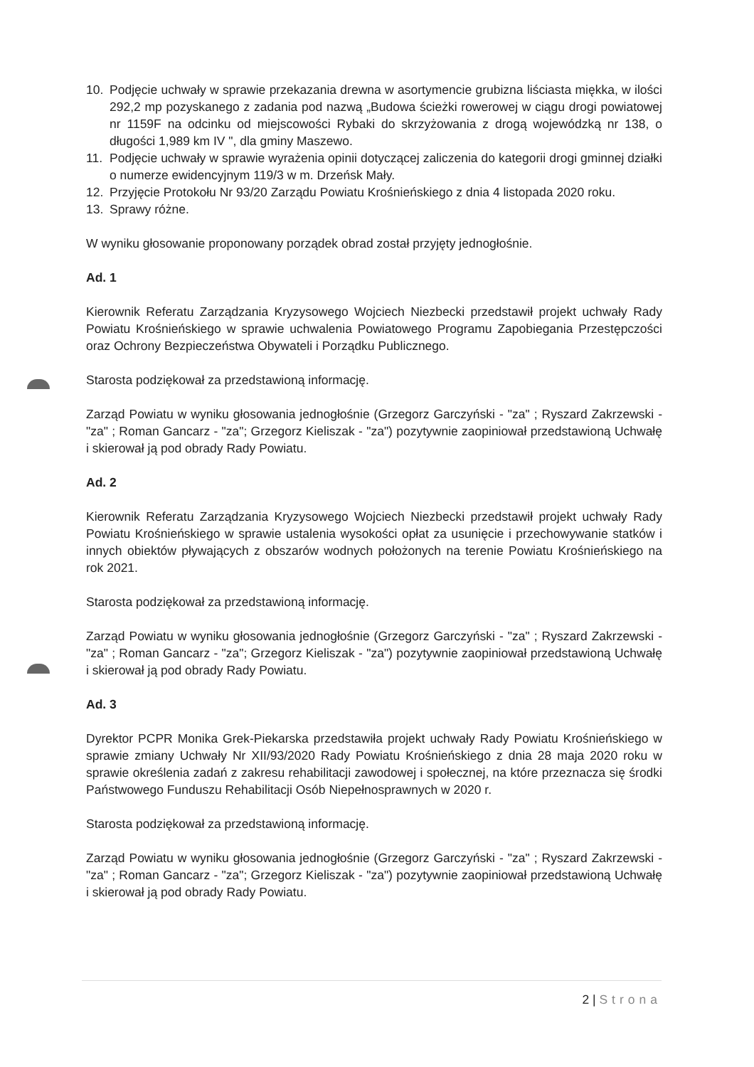10. Podjęcie uchwały w sprawie przekazania drewna w asortymencie grubizna liściasta miękka, w ilości 292,2 mp pozyskanego z zadania pod nazwą „Budowa ścieżki rowerowej w ciągu drogi powiatowej nr 1159F na odcinku od miejscowości Rybaki do skrzyżowania z drogą wojewódzką nr 138, o długości 1,989 km IV ", dla gminy Maszewo.
11. Podjęcie uchwały w sprawie wyrażenia opinii dotyczącej zaliczenia do kategorii drogi gminnej działki o numerze ewidencyjnym 119/3 w m. Drzeńsk Mały.
12. Przyjęcie Protokołu Nr 93/20 Zarządu Powiatu Krośnieńskiego z dnia 4 listopada 2020 roku.
13. Sprawy różne.
W wyniku głosowanie proponowany porządek obrad został przyjęty jednogłośnie.
Ad. 1
Kierownik Referatu Zarządzania Kryzysowego Wojciech Niezbecki przedstawił projekt uchwały Rady Powiatu Krośnieńskiego w sprawie uchwalenia Powiatowego Programu Zapobiegania Przestępczości oraz Ochrony Bezpieczeństwa Obywateli i Porządku Publicznego.
Starosta podziękował za przedstawioną informację.
Zarząd Powiatu w wyniku głosowania jednogłośnie (Grzegorz Garczyński - "za" ; Ryszard Zakrzewski - "za" ; Roman Gancarz - "za"; Grzegorz Kieliszak - "za") pozytywnie zaopiniował przedstawioną Uchwałę i skierował ją pod obrady Rady Powiatu.
Ad. 2
Kierownik Referatu Zarządzania Kryzysowego Wojciech Niezbecki przedstawił projekt uchwały Rady Powiatu Krośnieńskiego w sprawie ustalenia wysokości opłat za usunięcie i przechowywanie statków i innych obiektów pływających z obszarów wodnych położonych na terenie Powiatu Krośnieńskiego na rok 2021.
Starosta podziękował za przedstawioną informację.
Zarząd Powiatu w wyniku głosowania jednogłośnie (Grzegorz Garczyński - "za" ; Ryszard Zakrzewski - "za" ; Roman Gancarz - "za"; Grzegorz Kieliszak - "za") pozytywnie zaopiniował przedstawioną Uchwałę i skierował ją pod obrady Rady Powiatu.
Ad. 3
Dyrektor PCPR Monika Grek-Piekarska przedstawiła projekt uchwały Rady Powiatu Krośnieńskiego w sprawie zmiany Uchwały Nr XII/93/2020 Rady Powiatu Krośnieńskiego z dnia 28 maja 2020 roku w sprawie określenia zadań z zakresu rehabilitacji zawodowej i społecznej, na które przeznacza się środki Państwowego Funduszu Rehabilitacji Osób Niepełnosprawnych w 2020 r.
Starosta podziękował za przedstawioną informację.
Zarząd Powiatu w wyniku głosowania jednogłośnie (Grzegorz Garczyński - "za" ; Ryszard Zakrzewski - "za" ; Roman Gancarz - "za"; Grzegorz Kieliszak - "za") pozytywnie zaopiniował przedstawioną Uchwałę i skierował ją pod obrady Rady Powiatu.
2 | Strona